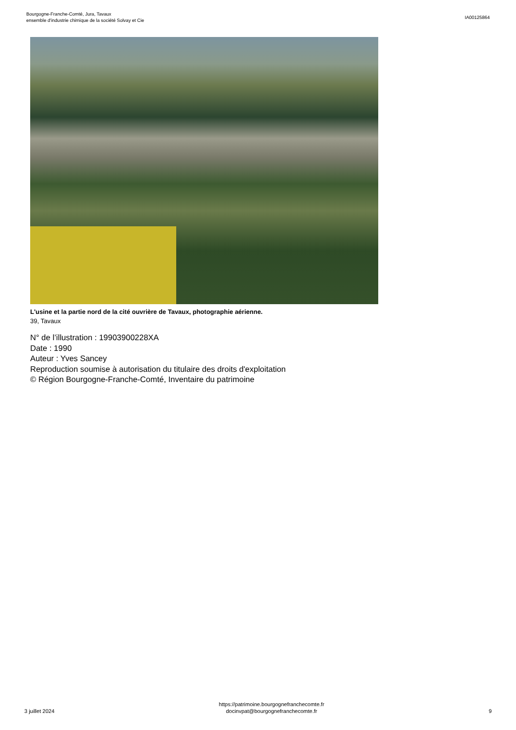Bourgogne-Franche-Comté, Jura, Tavaux
ensemble d'industrie chimique de la société Solvay et Cie
IA00125864
L'usine et la partie nord de la cité ouvrière de Tavaux, photographie aérienne.
39, Tavaux
N° de l’illustration : 19903900228XA
Date : 1990
Auteur : Yves Sancey
Reproduction soumise à autorisation du titulaire des droits d'exploitation
© Région Bourgogne-Franche-Comté, Inventaire du patrimoine
3 juillet 2024
https://patrimoine.bourgognefranchecomte.fr
docinvpat@bourgognefranchecomte.fr
9